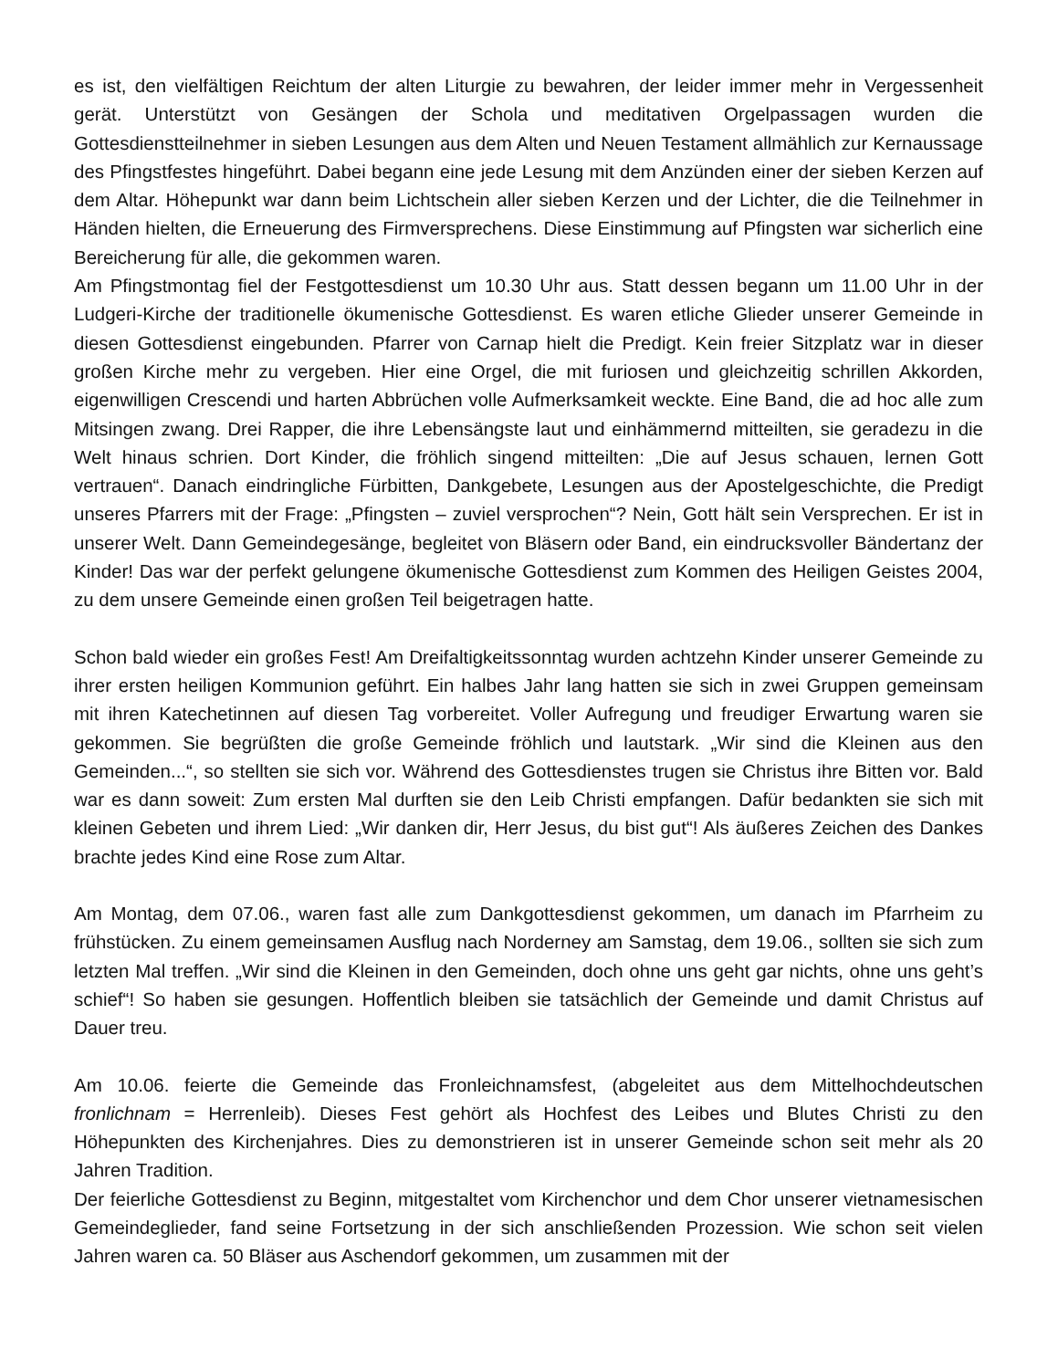es ist, den vielfältigen Reichtum der alten Liturgie zu bewahren, der leider immer mehr in Vergessenheit gerät. Unterstützt von Gesängen der Schola und meditativen Orgelpassagen wurden die Gottesdienstteilnehmer in sieben Lesungen aus dem Alten und Neuen Testament allmählich zur Kernaussage des Pfingstfestes hingeführt. Dabei begann eine jede Lesung mit dem Anzünden einer der sieben Kerzen auf dem Altar. Höhepunkt war dann beim Lichtschein aller sieben Kerzen und der Lichter, die die Teilnehmer in Händen hielten, die Erneuerung des Firmversprechens. Diese Einstimmung auf Pfingsten war sicherlich eine Bereicherung für alle, die gekommen waren.
Am Pfingstmontag fiel der Festgottesdienst um 10.30 Uhr aus. Statt dessen begann um 11.00 Uhr in der Ludgeri-Kirche der traditionelle ökumenische Gottesdienst. Es waren etliche Glieder unserer Gemeinde in diesen Gottesdienst eingebunden. Pfarrer von Carnap hielt die Predigt. Kein freier Sitzplatz war in dieser großen Kirche mehr zu vergeben. Hier eine Orgel, die mit furiosen und gleichzeitig schrillen Akkorden, eigenwilligen Crescendi und harten Abbrüchen volle Aufmerksamkeit weckte. Eine Band, die ad hoc alle zum Mitsingen zwang. Drei Rapper, die ihre Lebensängste laut und einhämmernd mitteilten, sie geradezu in die Welt hinaus schrien. Dort Kinder, die fröhlich singend mitteilten: „Die auf Jesus schauen, lernen Gott vertrauen“. Danach eindringliche Fürbitten, Dankgebete, Lesungen aus der Apostelgeschichte, die Predigt unseres Pfarrers mit der Frage: „Pfingsten – zuviel versprochen“? Nein, Gott hält sein Versprechen. Er ist in unserer Welt. Dann Gemeindegesänge, begleitet von Bläsern oder Band, ein eindrucksvoller Bändertanz der Kinder! Das war der perfekt gelungene ökumenische Gottesdienst zum Kommen des Heiligen Geistes 2004, zu dem unsere Gemeinde einen großen Teil beigetragen hatte.
Schon bald wieder ein großes Fest! Am Dreifaltigkeitssonntag wurden achtzehn Kinder unserer Gemeinde zu ihrer ersten heiligen Kommunion geführt. Ein halbes Jahr lang hatten sie sich in zwei Gruppen gemeinsam mit ihren Katechetinnen auf diesen Tag vorbereitet. Voller Aufregung und freudiger Erwartung waren sie gekommen. Sie begrüßten die große Gemeinde fröhlich und lautstark. „Wir sind die Kleinen aus den Gemeinden...“, so stellten sie sich vor. Während des Gottesdienstes trugen sie Christus ihre Bitten vor. Bald war es dann soweit: Zum ersten Mal durften sie den Leib Christi empfangen. Dafür bedankten sie sich mit kleinen Gebeten und ihrem Lied: „Wir danken dir, Herr Jesus, du bist gut“! Als äußeres Zeichen des Dankes brachte jedes Kind eine Rose zum Altar.
Am Montag, dem 07.06., waren fast alle zum Dankgottesdienst gekommen, um danach im Pfarrheim zu frühstücken. Zu einem gemeinsamen Ausflug nach Norderney am Samstag, dem 19.06., sollten sie sich zum letzten Mal treffen. „Wir sind die Kleinen in den Gemeinden, doch ohne uns geht gar nichts, ohne uns geht’s schief“! So haben sie gesungen. Hoffentlich bleiben sie tatsächlich der Gemeinde und damit Christus auf Dauer treu.
Am 10.06. feierte die Gemeinde das Fronleichnamsfest, (abgeleitet aus dem Mittelhochdeutschen fronlichnam = Herrenleib). Dieses Fest gehört als Hochfest des Leibes und Blutes Christi zu den Höhepunkten des Kirchenjahres. Dies zu demonstrieren ist in unserer Gemeinde schon seit mehr als 20 Jahren Tradition.
Der feierliche Gottesdienst zu Beginn, mitgestaltet vom Kirchenchor und dem Chor unserer vietnamesischen Gemeindeglieder, fand seine Fortsetzung in der sich anschließenden Prozession. Wie schon seit vielen Jahren waren ca. 50 Bläser aus Aschendorf gekommen, um zusammen mit der